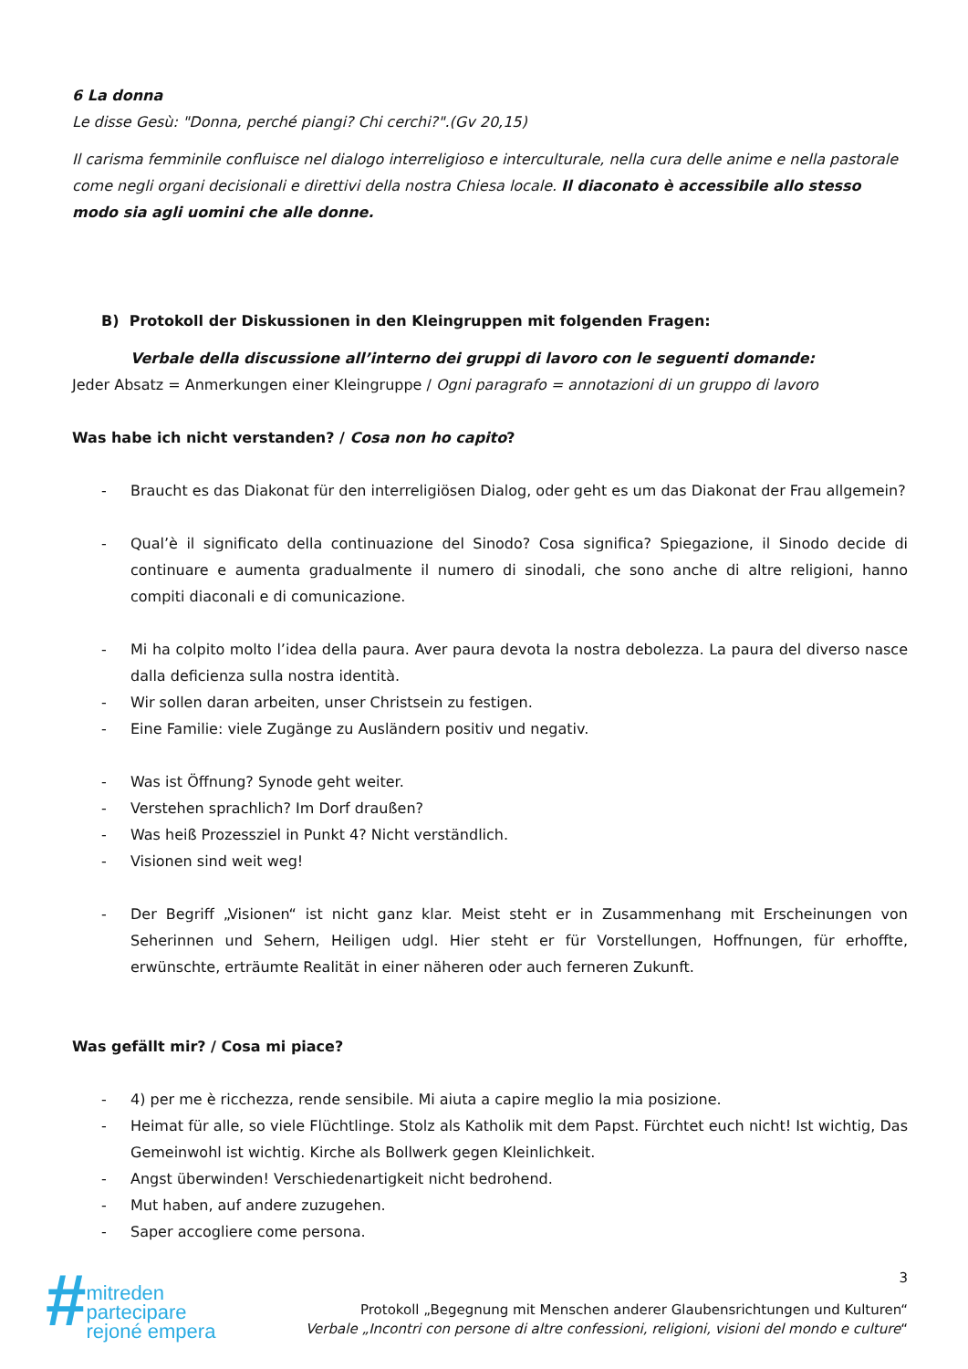6 La donna
Le disse Gesù: "Donna, perché piangi? Chi cerchi?".(Gv 20,15)
Il carisma femminile confluisce nel dialogo interreligioso e interculturale, nella cura delle anime e nella pastorale come negli organi decisionali e direttivi della nostra Chiesa locale. Il diaconato è accessibile allo stesso modo sia agli uomini che alle donne.
B) Protokoll der Diskussionen in den Kleingruppen mit folgenden Fragen:
Verbale della discussione all’interno dei gruppi di lavoro con le seguenti domande:
Jeder Absatz = Anmerkungen einer Kleingruppe / Ogni paragrafo = annotazioni di un gruppo di lavoro
Was habe ich nicht verstanden? / Cosa non ho capito?
- Braucht es das Diakonat für den interreligiösen Dialog, oder geht es um das Diakonat der Frau allgemein?
- Qual’è il significato della continuazione del Sinodo? Cosa significa? Spiegazione, il Sinodo decide di continuare e aumenta gradualmente il numero di sinodali, che sono anche di altre religioni, hanno compiti diaconali e di comunicazione.
- Mi ha colpito molto l’idea della paura. Aver paura devota la nostra debolezza. La paura del diverso nasce dalla deficienza sulla nostra identità.
- Wir sollen daran arbeiten, unser Christsein zu festigen.
- Eine Familie: viele Zugänge zu Ausländern positiv und negativ.
- Was ist Öffnung? Synode geht weiter.
- Verstehen sprachlich? Im Dorf draußen?
- Was heiß Prozessziel in Punkt 4? Nicht verständlich.
- Visionen sind weit weg!
- Der Begriff „Visionen“ ist nicht ganz klar. Meist steht er in Zusammenhang mit Erscheinungen von Seherinnen und Sehern, Heiligen udgl. Hier steht er für Vorstellungen, Hoffnungen, für erhoffte, erwünschte, erträumte Realität in einer näheren oder auch ferneren Zukunft.
Was gefällt mir? / Cosa mi piace?
- 4) per me è ricchezza, rende sensibile. Mi aiuta a capire meglio la mia posizione.
- Heimat für alle, so viele Flüchtlinge. Stolz als Katholik mit dem Papst. Fürchtet euch nicht! Ist wichtig, Das Gemeinwohl ist wichtig. Kirche als Bollwerk gegen Kleinlichkeit.
- Angst überwinden! Verschiedenartigkeit nicht bedrohend.
- Mut haben, auf andere zuzugehen.
- Saper accogliere come persona.
#
mitreden
partecipare
rejoné empera
3
Protokoll „Begegnung mit Menschen anderer Glaubensrichtungen und Kulturen“
Verbale „Incontri con persone di altre confessioni, religioni, visioni del mondo e culture“